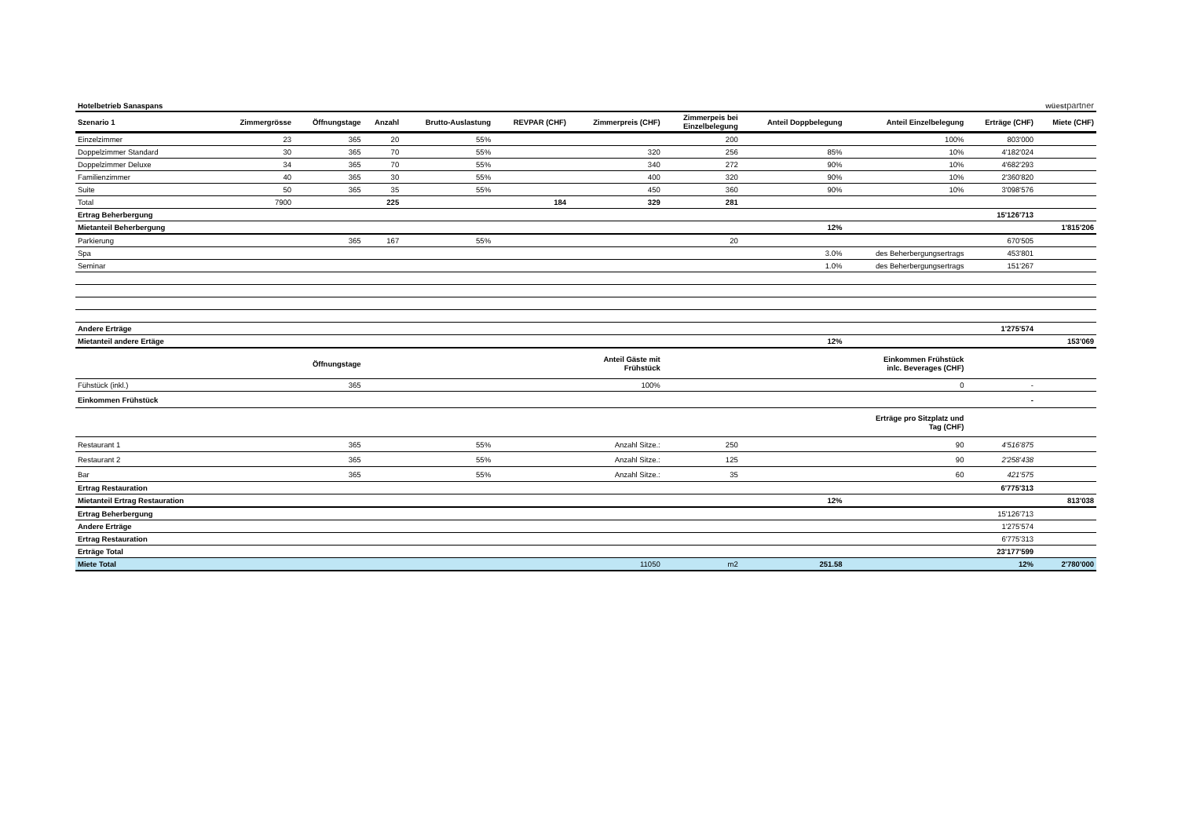Hotelbetrieb Sanaspans wüestpartner
| Szenario 1 | Zimmergrösse | Öffnungstage | Anzahl | Brutto-Auslastung | REVPAR (CHF) | Zimmerpreis (CHF) | Zimmerpeis bei Einzelbelegung | Anteil Doppbelegung | Anteil Einzelbelegung | Erträge (CHF) | Miete (CHF) |
| --- | --- | --- | --- | --- | --- | --- | --- | --- | --- | --- | --- |
| Einzelzimmer | 23 | 365 | 20 | 55% | | | 200 | | 100% | 803'000 | |
| Doppelzimmer Standard | 30 | 365 | 70 | 55% | | 320 | 256 | 85% | 10% | 4'182'024 | |
| Doppelzimmer Deluxe | 34 | 365 | 70 | 55% | | 340 | 272 | 90% | 10% | 4'682'293 | |
| Familienzimmer | 40 | 365 | 30 | 55% | | 400 | 320 | 90% | 10% | 2'360'820 | |
| Suite | 50 | 365 | 35 | 55% | | 450 | 360 | 90% | 10% | 3'098'576 | |
| Total | 7900 | | 225 | | 184 | 329 | 281 | | | | |
| Ertrag Beherbergung | | | | | | | | | | 15'126'713 | |
| Mietanteil Beherbergung | | | | | | | | 12% | | | 1'815'206 |
| Parkierung | | 365 | 167 | 55% | | | 20 | | | 670'505 | |
| Spa | | | | | | | | 3.0% | des Beherbergungsertrags | 453'801 | |
| Seminar | | | | | | | | 1.0% | des Beherbergungsertrags | 151'267 | |
| Andere Erträge | | | | | | | | | | 1'275'574 | |
| Mietanteil andere Ertäge | | | | | | | | 12% | | | 153'069 |
| | | Öffnungstage | | | | Anteil Gäste mit Frühstück | | | Einkommen Frühstück inlc. Beverages (CHF) | | |
| Fühstück (inkl.) | | 365 | | | | 100% | | | 0 | - | |
| Einkommen Frühstück | | | | | | | | | | - | |
| | | | | | | | | | Erträge pro Sitzplatz und Tag (CHF) | | |
| Restaurant 1 | | 365 | | 55% | | Anzahl Sitze.: | 250 | | 90 | 4'516'875 | |
| Restaurant 2 | | 365 | | 55% | | Anzahl Sitze.: | 125 | | 90 | 2'258'438 | |
| Bar | | 365 | | 55% | | Anzahl Sitze.: | 35 | | 60 | 421'575 | |
| Ertrag Restauration | | | | | | | | | | 6'775'313 | |
| Mietanteil Ertrag Restauration | | | | | | | | 12% | | | 813'038 |
| Ertrag Beherbergung | | | | | | | | | | 15'126'713 | |
| Andere Erträge | | | | | | | | | | 1'275'574 | |
| Ertrag Restauration | | | | | | | | | | 6'775'313 | |
| Erträge Total | | | | | | | | | | 23'177'599 | |
| Miete Total | | | | | | 11050 | m2 | 251.58 | | 12% | 2'780'000 |